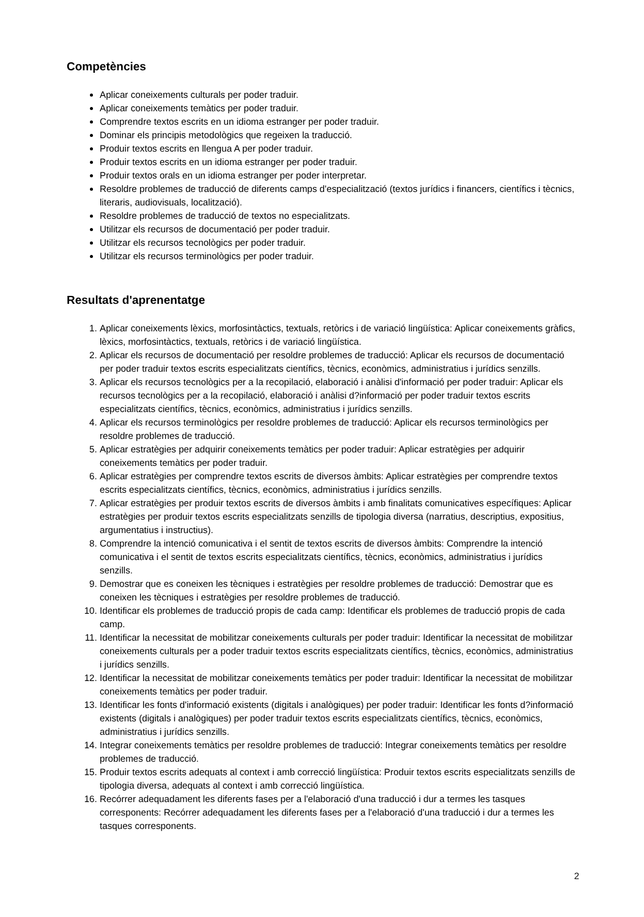Competències
Aplicar coneixements culturals per poder traduir.
Aplicar coneixements temàtics per poder traduir.
Comprendre textos escrits en un idioma estranger per poder traduir.
Dominar els principis metodològics que regeixen la traducció.
Produir textos escrits en llengua A per poder traduir.
Produir textos escrits en un idioma estranger per poder traduir.
Produir textos orals en un idioma estranger per poder interpretar.
Resoldre problemes de traducció de diferents camps d'especialització (textos jurídics i financers, científics i tècnics, literaris, audiovisuals, localització).
Resoldre problemes de traducció de textos no especialitzats.
Utilitzar els recursos de documentació per poder traduir.
Utilitzar els recursos tecnològics per poder traduir.
Utilitzar els recursos terminològics per poder traduir.
Resultats d'aprenentatge
1. Aplicar coneixements lèxics, morfosintàctics, textuals, retòrics i de variació lingüística: Aplicar coneixements gràfics, lèxics, morfosintàctics, textuals, retòrics i de variació lingüística.
2. Aplicar els recursos de documentació per resoldre problemes de traducció: Aplicar els recursos de documentació per poder traduir textos escrits especialitzats científics, tècnics, econòmics, administratius i jurídics senzills.
3. Aplicar els recursos tecnològics per a la recopilació, elaboració i anàlisi d'informació per poder traduir: Aplicar els recursos tecnològics per a la recopilació, elaboració i anàlisi d?informació per poder traduir textos escrits especialitzats científics, tècnics, econòmics, administratius i jurídics senzills.
4. Aplicar els recursos terminològics per resoldre problemes de traducció: Aplicar els recursos terminològics per resoldre problemes de traducció.
5. Aplicar estratègies per adquirir coneixements temàtics per poder traduir: Aplicar estratègies per adquirir coneixements temàtics per poder traduir.
6. Aplicar estratègies per comprendre textos escrits de diversos àmbits: Aplicar estratègies per comprendre textos escrits especialitzats científics, tècnics, econòmics, administratius i jurídics senzills.
7. Aplicar estratègies per produir textos escrits de diversos àmbits i amb finalitats comunicatives específiques: Aplicar estratègies per produir textos escrits especialitzats senzills de tipologia diversa (narratius, descriptius, expositius, argumentatius i instructius).
8. Comprendre la intenció comunicativa i el sentit de textos escrits de diversos àmbits: Comprendre la intenció comunicativa i el sentit de textos escrits especialitzats científics, tècnics, econòmics, administratius i jurídics senzills.
9. Demostrar que es coneixen les tècniques i estratègies per resoldre problemes de traducció: Demostrar que es coneixen les tècniques i estratègies per resoldre problemes de traducció.
10. Identificar els problemes de traducció propis de cada camp: Identificar els problemes de traducció propis de cada camp.
11. Identificar la necessitat de mobilitzar coneixements culturals per poder traduir: Identificar la necessitat de mobilitzar coneixements culturals per a poder traduir textos escrits especialitzats científics, tècnics, econòmics, administratius i jurídics senzills.
12. Identificar la necessitat de mobilitzar coneixements temàtics per poder traduir: Identificar la necessitat de mobilitzar coneixements temàtics per poder traduir.
13. Identificar les fonts d'informació existents (digitals i analògiques) per poder traduir: Identificar les fonts d?informació existents (digitals i analògiques) per poder traduir textos escrits especialitzats científics, tècnics, econòmics, administratius i jurídics senzills.
14. Integrar coneixements temàtics per resoldre problemes de traducció: Integrar coneixements temàtics per resoldre problemes de traducció.
15. Produir textos escrits adequats al context i amb correcció lingüística: Produir textos escrits especialitzats senzills de tipologia diversa, adequats al context i amb correcció lingüística.
16. Recórrer adequadament les diferents fases per a l'elaboració d'una traducció i dur a termes les tasques corresponents: Recórrer adequadament les diferents fases per a l'elaboració d'una traducció i dur a termes les tasques corresponents.
2